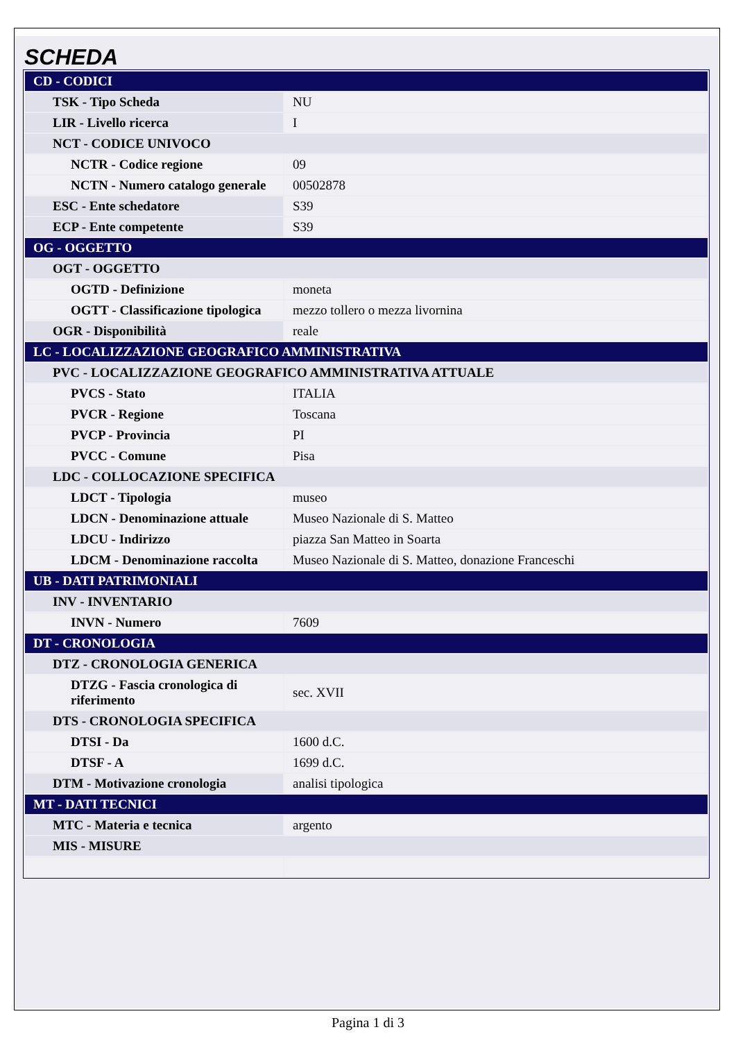SCHEDA
| CD - CODICI | |
| TSK - Tipo Scheda | NU |
| LIR - Livello ricerca | I |
| NCT - CODICE UNIVOCO | |
| NCTR - Codice regione | 09 |
| NCTN - Numero catalogo generale | 00502878 |
| ESC - Ente schedatore | S39 |
| ECP - Ente competente | S39 |
| OG - OGGETTO | |
| OGT - OGGETTO | |
| OGTD - Definizione | moneta |
| OGTT - Classificazione tipologica | mezzo tollero o mezza livornina |
| OGR - Disponibilità | reale |
| LC - LOCALIZZAZIONE GEOGRAFICO AMMINISTRATIVA | |
| PVC - LOCALIZZAZIONE GEOGRAFICO AMMINISTRATIVA ATTUALE | |
| PVCS - Stato | ITALIA |
| PVCR - Regione | Toscana |
| PVCP - Provincia | PI |
| PVCC - Comune | Pisa |
| LDC - COLLOCAZIONE SPECIFICA | |
| LDCT - Tipologia | museo |
| LDCN - Denominazione attuale | Museo Nazionale di S. Matteo |
| LDCU - Indirizzo | piazza San Matteo in Soarta |
| LDCM - Denominazione raccolta | Museo Nazionale di S. Matteo, donazione Franceschi |
| UB - DATI PATRIMONIALI | |
| INV - INVENTARIO | |
| INVN - Numero | 7609 |
| DT - CRONOLOGIA | |
| DTZ - CRONOLOGIA GENERICA | |
| DTZG - Fascia cronologica di riferimento | sec. XVII |
| DTS - CRONOLOGIA SPECIFICA | |
| DTSI - Da | 1600 d.C. |
| DTSF - A | 1699 d.C. |
| DTM - Motivazione cronologia | analisi tipologica |
| MT - DATI TECNICI | |
| MTC - Materia e tecnica | argento |
| MIS - MISURE | |
Pagina 1 di 3